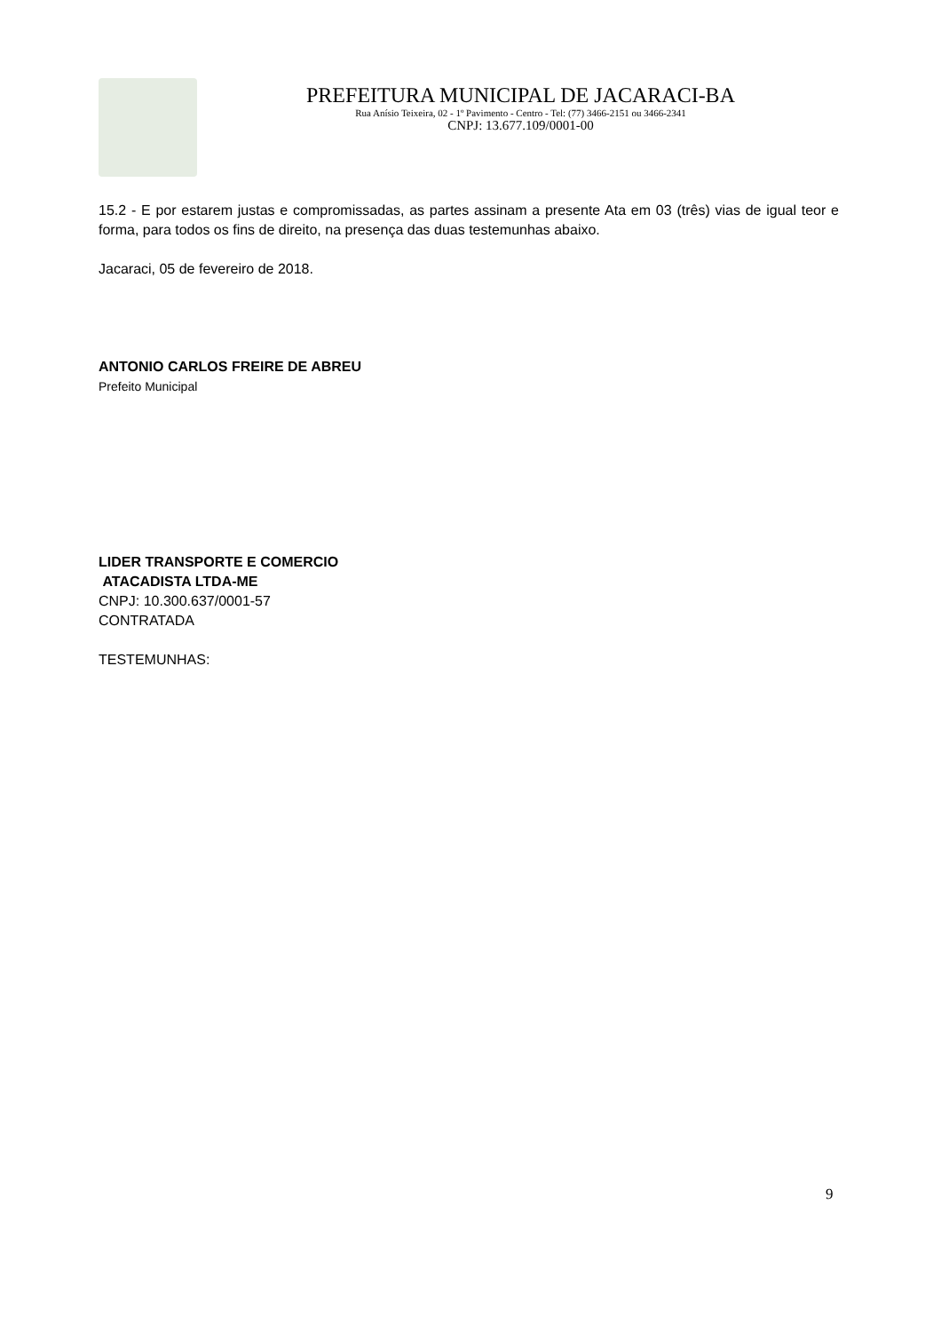PREFEITURA MUNICIPAL DE JACARACI-BA
Rua Anísio Teixeira, 02 - 1º Pavimento - Centro - Tel: (77) 3466-2151 ou 3466-2341
CNPJ: 13.677.109/0001-00
15.2 - E por estarem justas e compromissadas, as partes assinam a presente Ata em 03 (três) vias de igual teor e forma, para todos os fins de direito, na presença das duas testemunhas abaixo.
Jacaraci, 05 de fevereiro de 2018.
ANTONIO CARLOS FREIRE DE ABREU
Prefeito Municipal
LIDER TRANSPORTE E COMERCIO
ATACADISTA LTDA-ME
CNPJ: 10.300.637/0001-57
CONTRATADA
TESTEMUNHAS:
9